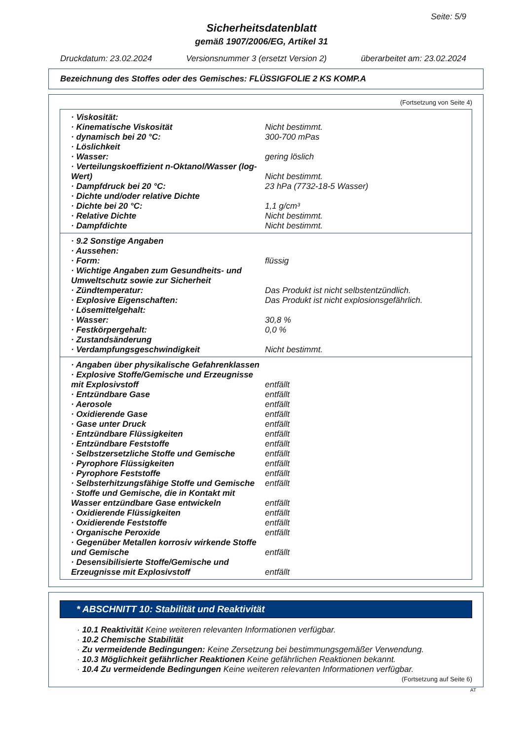Seite: 5/9
Sicherheitsdatenblatt
gemäß 1907/2006/EG, Artikel 31
Druckdatum: 23.02.2024 Versionsnummer 3 (ersetzt Version 2) überarbeitet am: 23.02.2024
Bezeichnung des Stoffes oder des Gemisches: FLÜSSIGFOLIE 2 KS KOMP.A
(Fortsetzung von Seite 4)
| · Viskosität: | |
| · Kinematische Viskosität | Nicht bestimmt. |
| · dynamisch bei 20 °C: | 300-700 mPas |
| · Löslichkeit | |
| · Wasser: | gering löslich |
| · Verteilungskoeffizient n-Oktanol/Wasser (log-Wert) | Nicht bestimmt. |
| · Dampfdruck bei 20 °C: | 23 hPa (7732-18-5 Wasser) |
| · Dichte und/oder relative Dichte | |
| · Dichte bei 20 °C: | 1,1 g/cm³ |
| · Relative Dichte | Nicht bestimmt. |
| · Dampfdichte | Nicht bestimmt. |
| · 9.2 Sonstige Angaben | |
| · Aussehen: | |
| · Form: | flüssig |
| · Wichtige Angaben zum Gesundheits- und Umweltschutz sowie zur Sicherheit | |
| · Zündtemperatur: | Das Produkt ist nicht selbstentzündlich. |
| · Explosive Eigenschaften: | Das Produkt ist nicht explosionsgefährlich. |
| · Lösemittelgehalt: | |
| · Wasser: | 30,8 % |
| · Festkörpergehalt: | 0,0 % |
| · Zustandsänderung | |
| · Verdampfungsgeschwindigkeit | Nicht bestimmt. |
| · Angaben über physikalische Gefahrenklassen | |
| · Explosive Stoffe/Gemische und Erzeugnisse mit Explosivstoff | entfällt |
| · Entzündbare Gase | entfällt |
| · Aerosole | entfällt |
| · Oxidierende Gase | entfällt |
| · Gase unter Druck | entfällt |
| · Entzündbare Flüssigkeiten | entfällt |
| · Entzündbare Feststoffe | entfällt |
| · Selbstzersetzliche Stoffe und Gemische | entfällt |
| · Pyrophore Flüssigkeiten | entfällt |
| · Pyrophore Feststoffe | entfällt |
| · Selbsterhitzungsfähige Stoffe und Gemische | entfällt |
| · Stoffe und Gemische, die in Kontakt mit Wasser entzündbare Gase entwickeln | entfällt |
| · Oxidierende Flüssigkeiten | entfällt |
| · Oxidierende Feststoffe | entfällt |
| · Organische Peroxide | entfällt |
| · Gegenüber Metallen korrosiv wirkende Stoffe und Gemische | entfällt |
| · Desensibilisierte Stoffe/Gemische und Erzeugnisse mit Explosivstoff | entfällt |
* ABSCHNITT 10: Stabilität und Reaktivität
· 10.1 Reaktivität Keine weiteren relevanten Informationen verfügbar.
· 10.2 Chemische Stabilität
· Zu vermeidende Bedingungen: Keine Zersetzung bei bestimmungsgemäßer Verwendung.
· 10.3 Möglichkeit gefährlicher Reaktionen Keine gefährlichen Reaktionen bekannt.
· 10.4 Zu vermeidende Bedingungen Keine weiteren relevanten Informationen verfügbar.
(Fortsetzung auf Seite 6)
AT